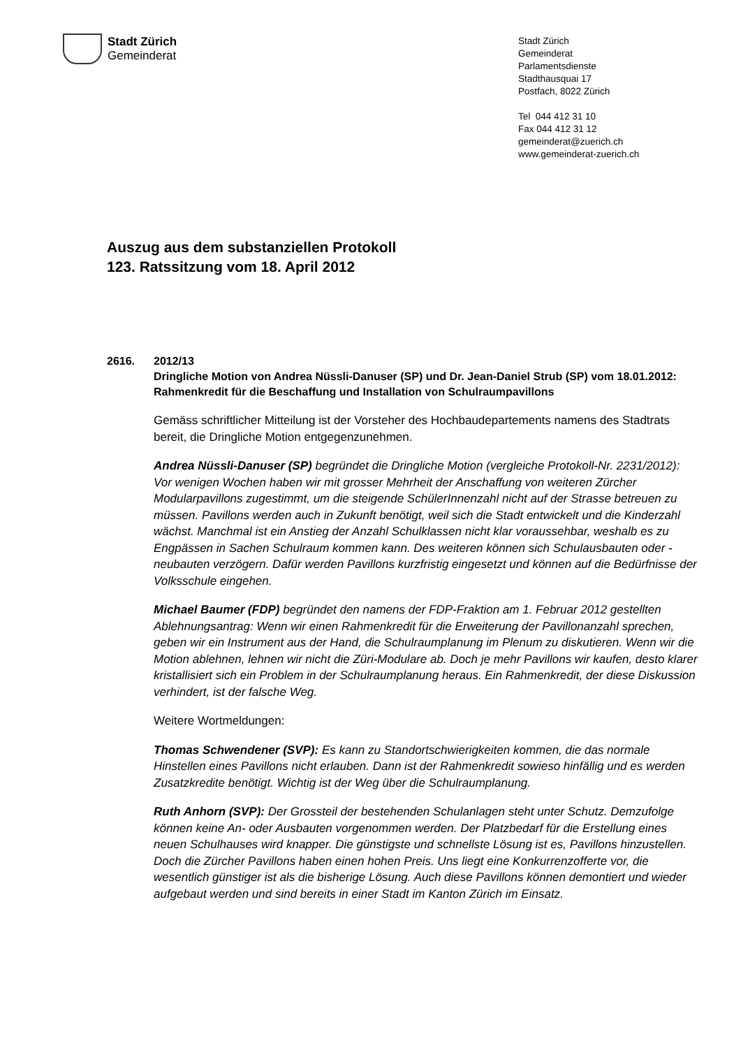Stadt Zürich
Gemeinderat
Stadt Zürich
Gemeinderat
Parlamentsdienste
Stadthausquai 17
Postfach, 8022 Zürich
Tel 044 412 31 10
Fax 044 412 31 12
gemeinderat@zuerich.ch
www.gemeinderat-zuerich.ch
Auszug aus dem substanziellen Protokoll
123. Ratssitzung vom 18. April 2012
2616. 2012/13
Dringliche Motion von Andrea Nüssli-Danuser (SP) und Dr. Jean-Daniel Strub (SP) vom 18.01.2012:
Rahmenkredit für die Beschaffung und Installation von Schulraumpavillons
Gemäss schriftlicher Mitteilung ist der Vorsteher des Hochbaudepartements namens des Stadtrats bereit, die Dringliche Motion entgegenzunehmen.
Andrea Nüssli-Danuser (SP) begründet die Dringliche Motion (vergleiche Protokoll-Nr. 2231/2012): Vor wenigen Wochen haben wir mit grosser Mehrheit der Anschaffung von weiteren Zürcher Modularpavillons zugestimmt, um die steigende SchülerInnenzahl nicht auf der Strasse betreuen zu müssen. Pavillons werden auch in Zukunft benötigt, weil sich die Stadt entwickelt und die Kinderzahl wächst. Manchmal ist ein Anstieg der Anzahl Schulklassen nicht klar voraussehbar, weshalb es zu Engpässen in Sachen Schulraum kommen kann. Des weiteren können sich Schulausbauten oder -neubauten verzögern. Dafür werden Pavillons kurzfristig eingesetzt und können auf die Bedürfnisse der Volksschule eingehen.
Michael Baumer (FDP) begründet den namens der FDP-Fraktion am 1. Februar 2012 gestellten Ablehnungsantrag: Wenn wir einen Rahmenkredit für die Erweiterung der Pavillonanzahl sprechen, geben wir ein Instrument aus der Hand, die Schulraumplanung im Plenum zu diskutieren. Wenn wir die Motion ablehnen, lehnen wir nicht die Züri-Modulare ab. Doch je mehr Pavillons wir kaufen, desto klarer kristallisiert sich ein Problem in der Schulraumplanung heraus. Ein Rahmenkredit, der diese Diskussion verhindert, ist der falsche Weg.
Weitere Wortmeldungen:
Thomas Schwendener (SVP): Es kann zu Standortschwierigkeiten kommen, die das normale Hinstellen eines Pavillons nicht erlauben. Dann ist der Rahmenkredit sowieso hinfällig und es werden Zusatzkredite benötigt. Wichtig ist der Weg über die Schulraumplanung.
Ruth Anhorn (SVP): Der Grossteil der bestehenden Schulanlagen steht unter Schutz. Demzufolge können keine An- oder Ausbauten vorgenommen werden. Der Platzbedarf für die Erstellung eines neuen Schulhauses wird knapper. Die günstigste und schnellste Lösung ist es, Pavillons hinzustellen. Doch die Zürcher Pavillons haben einen hohen Preis. Uns liegt eine Konkurrenzofferte vor, die wesentlich günstiger ist als die bisherige Lösung. Auch diese Pavillons können demontiert und wieder aufgebaut werden und sind bereits in einer Stadt im Kanton Zürich im Einsatz.